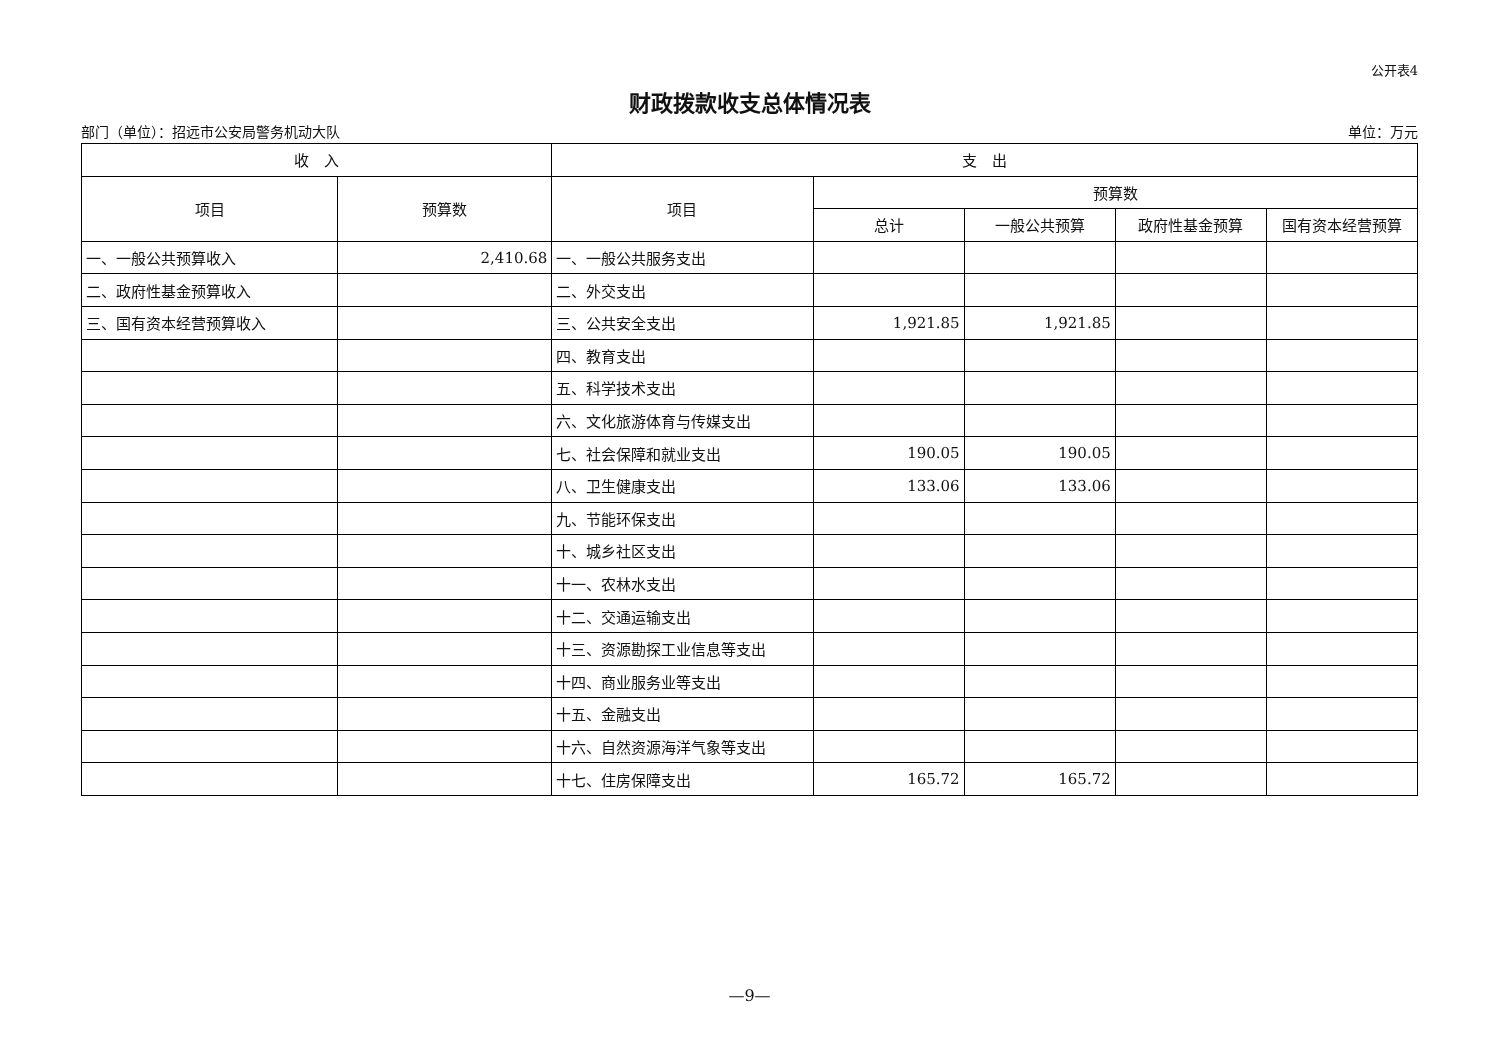公开表4
财政拨款收支总体情况表
部门（单位）：招远市公安局警务机动大队 单位：万元
| 收 入 | | 支 出 | | | | |
| --- | --- | --- | --- | --- | --- | --- |
| 项目 | 预算数 | 项目 | 预算数 | | | |
| | | | 总计 | 一般公共预算 | 政府性基金预算 | 国有资本经营预算 |
| 一、一般公共预算收入 | 2,410.68 | 一、一般公共服务支出 | | | | |
| 二、政府性基金预算收入 | | 二、外交支出 | | | | |
| 三、国有资本经营预算收入 | | 三、公共安全支出 | 1,921.85 | 1,921.85 | | |
| | | 四、教育支出 | | | | |
| | | 五、科学技术支出 | | | | |
| | | 六、文化旅游体育与传媒支出 | | | | |
| | | 七、社会保障和就业支出 | 190.05 | 190.05 | | |
| | | 八、卫生健康支出 | 133.06 | 133.06 | | |
| | | 九、节能环保支出 | | | | |
| | | 十、城乡社区支出 | | | | |
| | | 十一、农林水支出 | | | | |
| | | 十二、交通运输支出 | | | | |
| | | 十三、资源勘探工业信息等支出 | | | | |
| | | 十四、商业服务业等支出 | | | | |
| | | 十五、金融支出 | | | | |
| | | 十六、自然资源海洋气象等支出 | | | | |
| | | 十七、住房保障支出 | 165.72 | 165.72 | | |
—9—